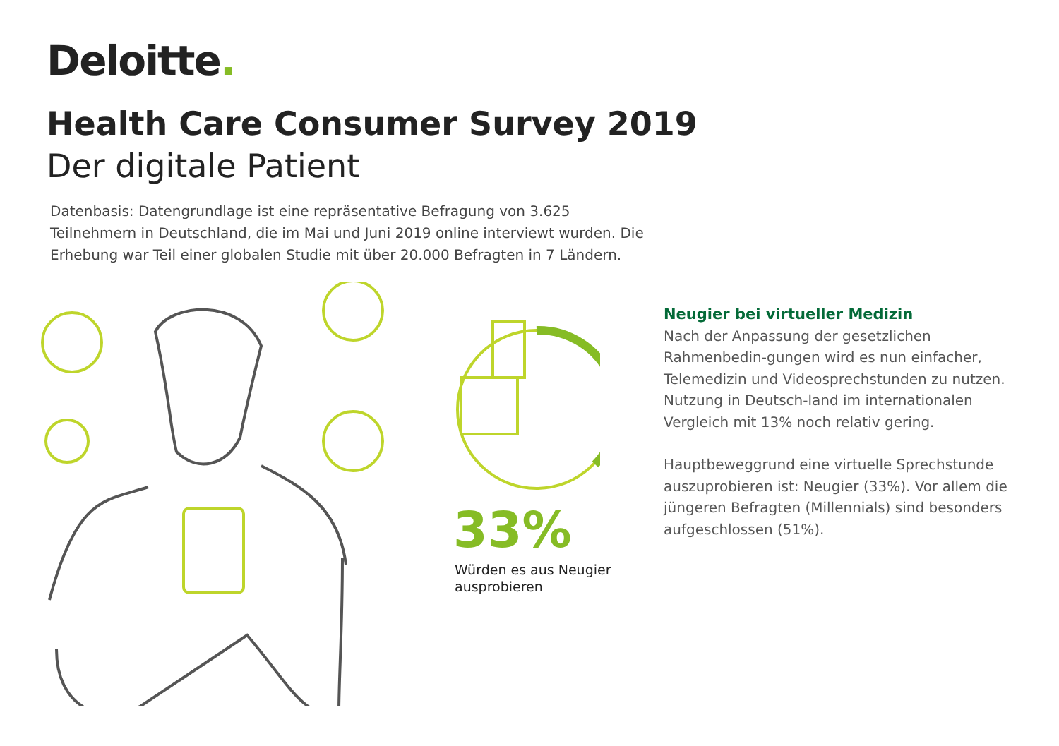Deloitte.
Health Care Consumer Survey 2019
Der digitale Patient
Datenbasis: Datengrundlage ist eine repräsentative Befragung von 3.625 Teilnehmern in Deutschland, die im Mai und Juni 2019 online interviewt wurden. Die Erhebung war Teil einer globalen Studie mit über 20.000 Befragten in 7 Ländern.
33%
Würden es aus Neugier
ausprobieren
Neugier bei virtueller Medizin
Nach der Anpassung der gesetzlichen Rahmenbedin-gungen wird es nun einfacher, Telemedizin und Videosprechstunden zu nutzen. Nutzung in Deutsch-land im internationalen Vergleich mit 13% noch relativ gering.
Hauptbeweggrund eine virtuelle Sprechstunde auszuprobieren ist: Neugier (33%). Vor allem die jüngeren Befragten (Millennials) sind besonders aufgeschlossen (51%).